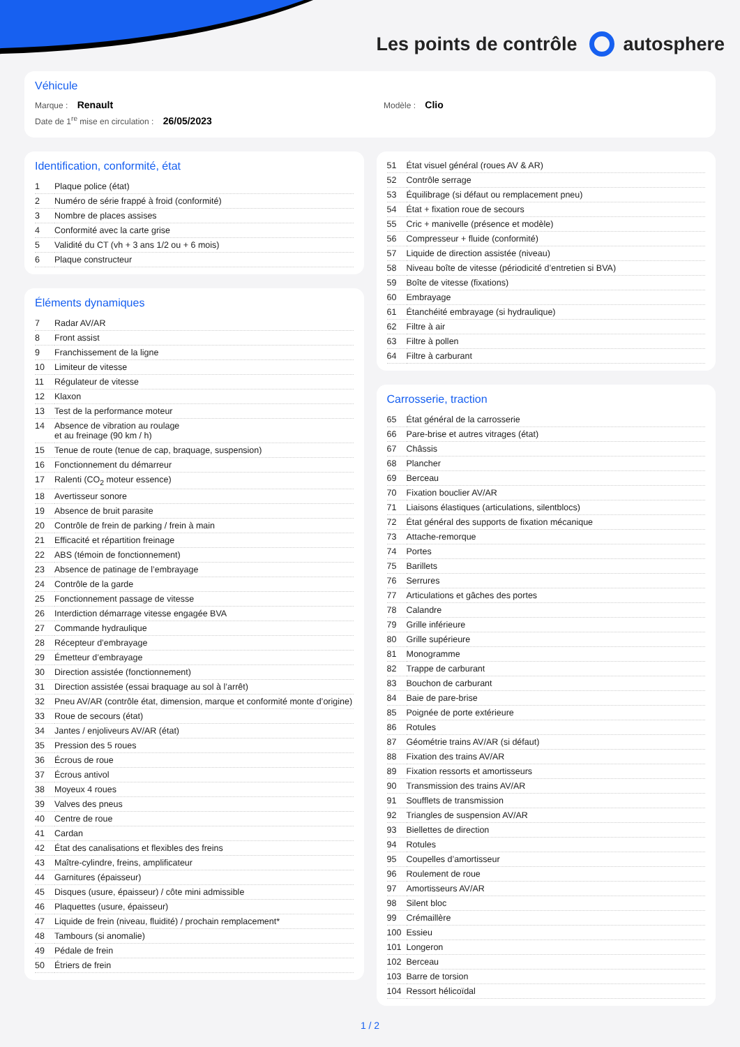Les points de contrôle autosphere
Véhicule
Marque : Renault Modèle : Clio
Date de 1<sup>re</sup> mise en circulation : 26/05/2023
Identification, conformité, état
| 1 | Plaque police (état) |
| 2 | Numéro de série frappé à froid (conformité) |
| 3 | Nombre de places assises |
| 4 | Conformité avec la carte grise |
| 5 | Validité du CT (vh + 3 ans 1/2 ou + 6 mois) |
| 6 | Plaque constructeur |
Éléments dynamiques
| 7 | Radar AV/AR |
| 8 | Front assist |
| 9 | Franchissement de la ligne |
| 10 | Limiteur de vitesse |
| 11 | Régulateur de vitesse |
| 12 | Klaxon |
| 13 | Test de la performance moteur |
| 14 | Absence de vibration au roulage et au freinage (90 km / h) |
| 15 | Tenue de route (tenue de cap, braquage, suspension) |
| 16 | Fonctionnement du démarreur |
| 17 | Ralenti (CO<sub>2</sub> moteur essence) |
| 18 | Avertisseur sonore |
| 19 | Absence de bruit parasite |
| 20 | Contrôle de frein de parking / frein à main |
| 21 | Efficacité et répartition freinage |
| 22 | ABS (témoin de fonctionnement) |
| 23 | Absence de patinage de l’embrayage |
| 24 | Contrôle de la garde |
| 25 | Fonctionnement passage de vitesse |
| 26 | Interdiction démarrage vitesse engagée BVA |
| 27 | Commande hydraulique |
| 28 | Récepteur d’embrayage |
| 29 | Émetteur d’embrayage |
| 30 | Direction assistée (fonctionnement) |
| 31 | Direction assistée (essai braquage au sol à l’arrêt) |
| 32 | Pneu AV/AR (contrôle état, dimension, marque et conformité monte d’origine) |
| 33 | Roue de secours (état) |
| 34 | Jantes / enjoliveurs AV/AR (état) |
| 35 | Pression des 5 roues |
| 36 | Écrous de roue |
| 37 | Écrous antivol |
| 38 | Moyeux 4 roues |
| 39 | Valves des pneus |
| 40 | Centre de roue |
| 41 | Cardan |
| 42 | État des canalisations et flexibles des freins |
| 43 | Maître-cylindre, freins, amplificateur |
| 44 | Garnitures (épaisseur) |
| 45 | Disques (usure, épaisseur) / côte mini admissible |
| 46 | Plaquettes (usure, épaisseur) |
| 47 | Liquide de frein (niveau, fluidité) / prochain remplacement* |
| 48 | Tambours (si anomalie) |
| 49 | Pédale de frein |
| 50 | Étriers de frein |
| 51 | État visuel général (roues AV & AR) |
| 52 | Contrôle serrage |
| 53 | Équilibrage (si défaut ou remplacement pneu) |
| 54 | État + fixation roue de secours |
| 55 | Cric + manivelle (présence et modèle) |
| 56 | Compresseur + fluide (conformité) |
| 57 | Liquide de direction assistée (niveau) |
| 58 | Niveau boîte de vitesse (périodicité d’entretien si BVA) |
| 59 | Boîte de vitesse (fixations) |
| 60 | Embrayage |
| 61 | Étanchéité embrayage (si hydraulique) |
| 62 | Filtre à air |
| 63 | Filtre à pollen |
| 64 | Filtre à carburant |
Carrosserie, traction
| 65 | État général de la carrosserie |
| 66 | Pare-brise et autres vitrages (état) |
| 67 | Châssis |
| 68 | Plancher |
| 69 | Berceau |
| 70 | Fixation bouclier AV/AR |
| 71 | Liaisons élastiques (articulations, silentblocs) |
| 72 | État général des supports de fixation mécanique |
| 73 | Attache-remorque |
| 74 | Portes |
| 75 | Barillets |
| 76 | Serrures |
| 77 | Articulations et gâches des portes |
| 78 | Calandre |
| 79 | Grille inférieure |
| 80 | Grille supérieure |
| 81 | Monogramme |
| 82 | Trappe de carburant |
| 83 | Bouchon de carburant |
| 84 | Baie de pare-brise |
| 85 | Poignée de porte extérieure |
| 86 | Rotules |
| 87 | Géométrie trains AV/AR (si défaut) |
| 88 | Fixation des trains AV/AR |
| 89 | Fixation ressorts et amortisseurs |
| 90 | Transmission des trains AV/AR |
| 91 | Soufflets de transmission |
| 92 | Triangles de suspension AV/AR |
| 93 | Biellettes de direction |
| 94 | Rotules |
| 95 | Coupelles d’amortisseur |
| 96 | Roulement de roue |
| 97 | Amortisseurs AV/AR |
| 98 | Silent bloc |
| 99 | Crémaillère |
| 100 | Essieu |
| 101 | Longeron |
| 102 | Berceau |
| 103 | Barre de torsion |
| 104 | Ressort hélicoïdal |
1 / 2